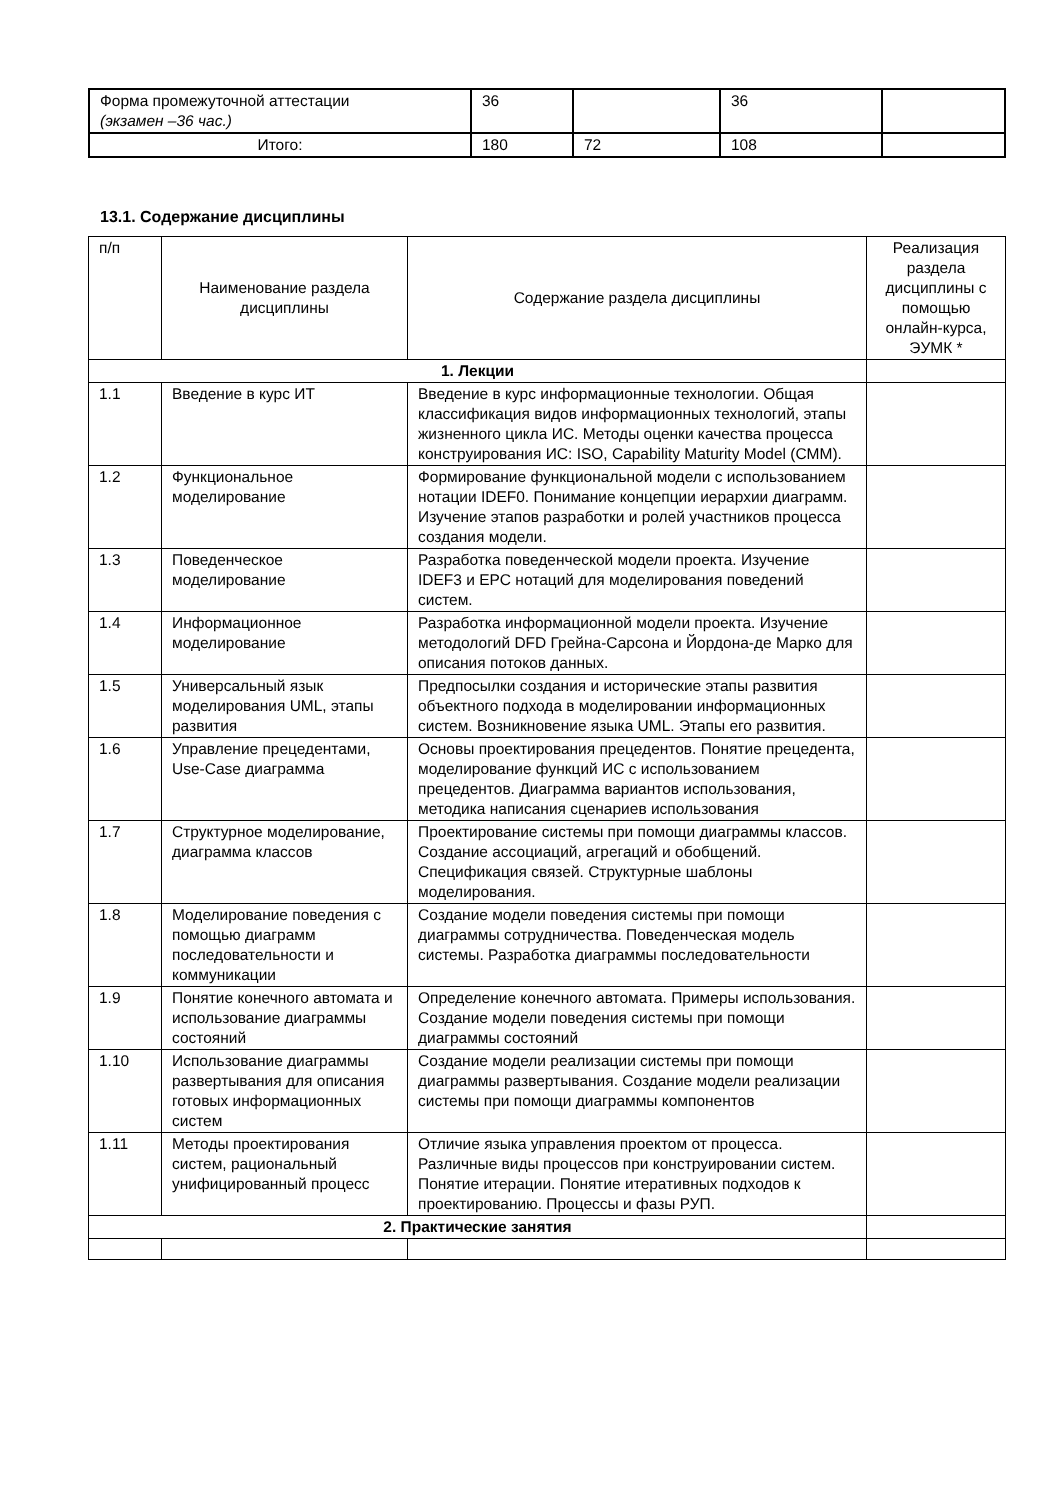| Форма промежуточной аттестации (экзамен –36 час.) | 36 | | 36 | |
| Итого: | 180 | 72 | 108 | |
13.1. Содержание дисциплины
| п/п | Наименование раздела дисциплины | Содержание раздела дисциплины | Реализация раздела дисциплины с помощью онлайн-курса, ЭУМК * |
| --- | --- | --- | --- |
| 1. Лекции | | | |
| 1.1 | Введение в курс ИТ | Введение в курс информационные технологии. Общая классификация видов информационных технологий, этапы жизненного цикла ИС. Методы оценки качества процесса конструирования ИС: ISO, Capability Maturity Model (CMM). | |
| 1.2 | Функциональное моделирование | Формирование функциональной модели с использованием нотации IDEF0. Понимание концепции иерархии диаграмм. Изучение этапов разработки и ролей участников процесса создания модели. | |
| 1.3 | Поведенческое моделирование | Разработка поведенческой модели проекта. Изучение IDEF3 и EPC нотаций для моделирования поведений систем. | |
| 1.4 | Информационное моделирование | Разработка информационной модели проекта. Изучение методологий DFD Грейна-Сарсона и Йордона-де Марко для описания потоков данных. | |
| 1.5 | Универсальный язык моделирования UML, этапы развития | Предпосылки создания и исторические этапы развития объектного подхода в моделировании информационных систем. Возникновение языка UML. Этапы его развития. | |
| 1.6 | Управление прецедентами, Use-Case диаграмма | Основы проектирования прецедентов. Понятие прецедента, моделирование функций ИС с использованием прецедентов. Диаграмма вариантов использования, методика написания сценариев использования | |
| 1.7 | Структурное моделирование, диаграмма классов | Проектирование системы при помощи диаграммы классов. Создание ассоциаций, агрегаций и обобщений. Спецификация связей. Структурные шаблоны моделирования. | |
| 1.8 | Моделирование поведения с помощью диаграмм последовательности и коммуникации | Создание модели поведения системы при помощи диаграммы сотрудничества. Поведенческая модель системы. Разработка диаграммы последовательности | |
| 1.9 | Понятие конечного автомата и использование диаграммы состояний | Определение конечного автомата. Примеры использования. Создание модели поведения системы при помощи диаграммы состояний | |
| 1.10 | Использование диаграммы развертывания для описания готовых информационных систем | Создание модели реализации системы при помощи диаграммы развертывания. Создание модели реализации системы при помощи диаграммы компонентов | |
| 1.11 | Методы проектирования систем, рациональный унифицированный процесс | Отличие языка управления проектом от процесса. Различные виды процессов при конструировании систем. Понятие итерации. Понятие итеративных подходов к проектированию. Процессы и фазы РУП. | |
| 2. Практические занятия | | | |